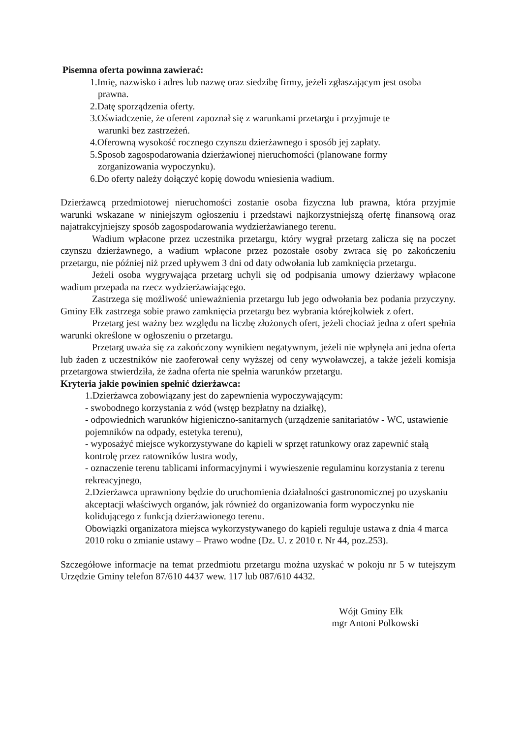Pisemna oferta powinna zawierać:
1.Imię, nazwisko i adres lub nazwę oraz siedzibę firmy, jeżeli zgłaszającym jest osoba
prawna.
2.Datę sporządzenia oferty.
3.Oświadczenie, że oferent zapoznał się z warunkami przetargu i przyjmuje te
warunki bez zastrzeżeń.
4.Oferowną wysokość rocznego czynszu dzierżawnego i sposób jej zapłaty.
5.Sposob zagospodarowania dzierżawionej nieruchomości (planowane formy
zorganizowania wypoczynku).
6.Do oferty należy dołączyć kopię dowodu wniesienia wadium.
Dzierżawcą przedmiotowej nieruchomości zostanie osoba fizyczna lub prawna, która przyjmie warunki wskazane w niniejszym ogłoszeniu i przedstawi najkorzystniejszą ofertę finansową oraz najatrakcyjniejszy sposób zagospodarowania wydzierżawianego terenu.
Wadium wpłacone przez uczestnika przetargu, który wygrał przetarg zalicza się na poczet czynszu dzierżawnego, a wadium wpłacone przez pozostałe osoby zwraca się po zakończeniu przetargu, nie później niż przed upływem 3 dni od daty odwołania lub zamknięcia przetargu.
Jeżeli osoba wygrywająca przetarg uchyli się od podpisania umowy dzierżawy wpłacone wadium przepada na rzecz wydzierżawiającego.
Zastrzega się możliwość unieważnienia przetargu lub jego odwołania bez podania przyczyny. Gminy Ełk zastrzega sobie prawo zamknięcia przetargu bez wybrania którejkolwiek z ofert.
Przetarg jest ważny bez względu na liczbę złożonych ofert, jeżeli chociaż jedna z ofert spełnia warunki określone w ogłoszeniu o przetargu.
Przetarg uważa się za zakończony wynikiem negatywnym, jeżeli nie wpłynęła ani jedna oferta lub żaden z uczestników nie zaoferował ceny wyższej od ceny wywoławczej, a także jeżeli komisja przetargowa stwierdziła, że żadna oferta nie spełnia warunków przetargu.
Kryteria jakie powinien spełnić dzierżawca:
1.Dzierżawca zobowiązany jest do zapewnienia wypoczywającym:
- swobodnego korzystania z wód (wstęp bezpłatny na działkę),
- odpowiednich warunków higieniczno-sanitarnych (urządzenie sanitariatów - WC, ustawienie pojemników na odpady, estetyka terenu),
- wyposażyć miejsce wykorzystywane do kąpieli w sprzęt ratunkowy oraz zapewnić stałą kontrolę przez ratowników lustra wody,
- oznaczenie terenu tablicami informacyjnymi i wywieszenie regulaminu korzystania z terenu rekreacyjnego,
2.Dzierżawca uprawniony będzie do uruchomienia działalności gastronomicznej po uzyskaniu akceptacji właściwych organów, jak również do organizowania form wypoczynku nie kolidującego z funkcją dzierżawionego terenu.
Obowiązki organizatora miejsca wykorzystywanego do kąpieli reguluje ustawa z dnia 4 marca 2010 roku o zmianie ustawy – Prawo wodne (Dz. U. z 2010 r. Nr 44, poz.253).
Szczegółowe informacje na temat przedmiotu przetargu można uzyskać w pokoju nr 5 w tutejszym Urzędzie Gminy telefon 87/610 4437 wew. 117 lub 087/610 4432.
Wójt Gminy Ełk
mgr Antoni Polkowski